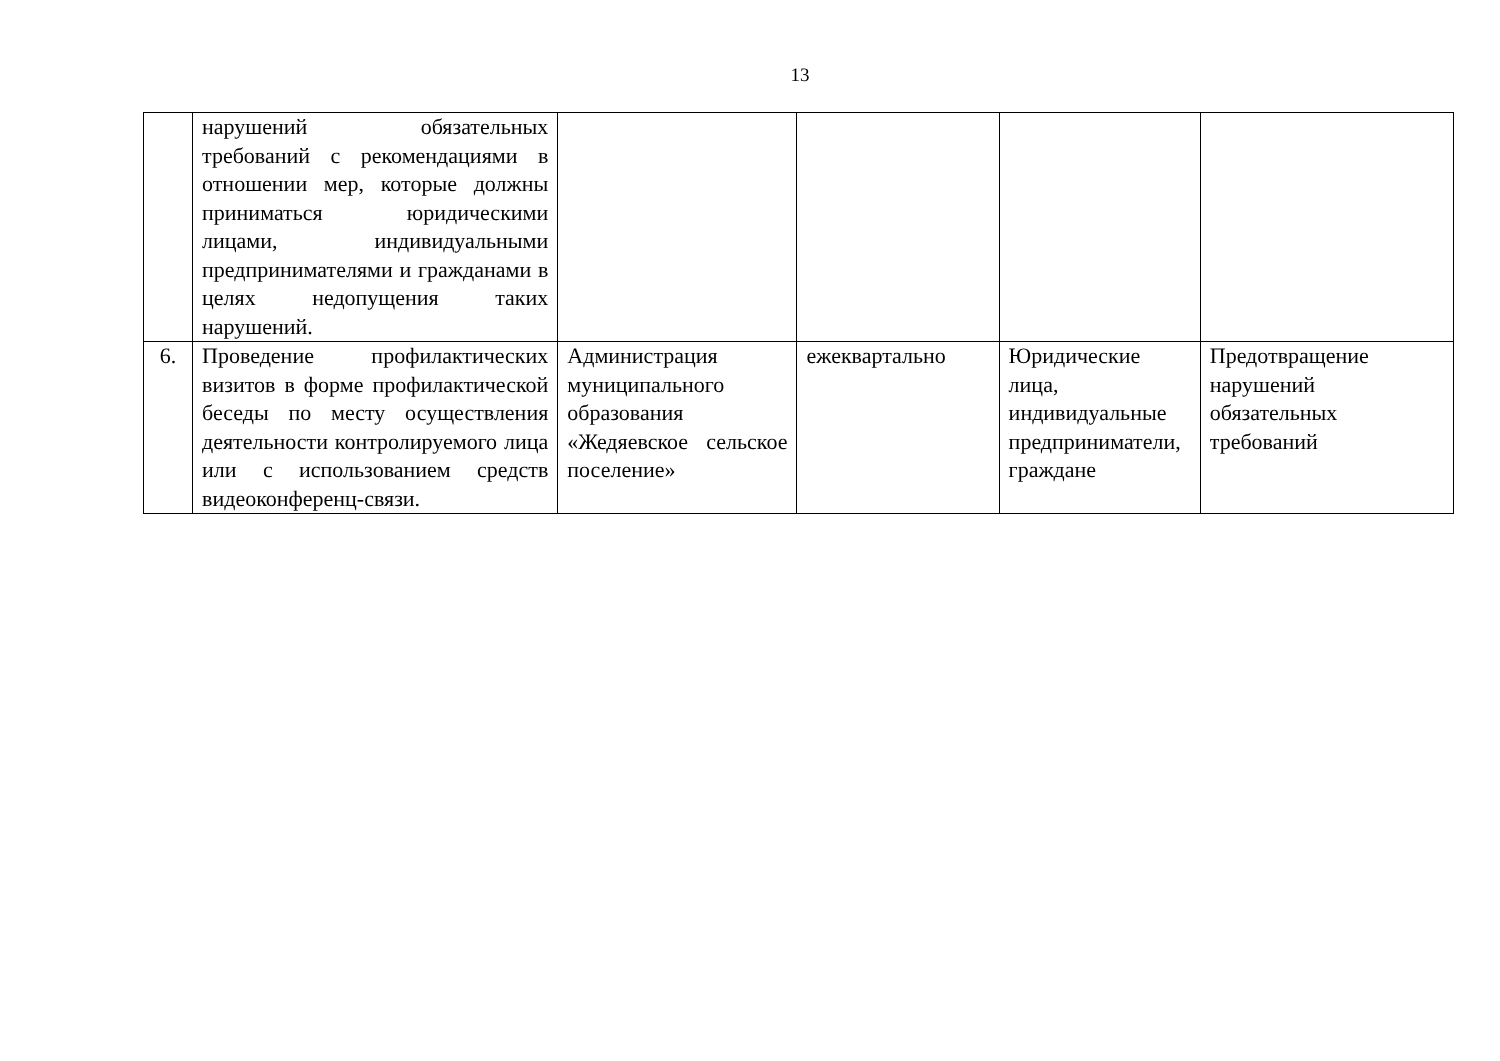13
| | нарушений обязательных требований с рекомендациями в отношении мер, которые должны приниматься юридическими лицами, индивидуальными предпринимателями и гражданами в целях недопущения таких нарушений. | | | | |
| 6. | Проведение профилактических визитов в форме профилактической беседы по месту осуществления деятельности контролируемого лица или с использованием средств видеоконференц-связи. | Администрация муниципального образования «Жедяевское сельское поселение» | ежеквартально | Юридические лица, индивидуальные предприниматели, граждане | Предотвращение нарушений обязательных требований |